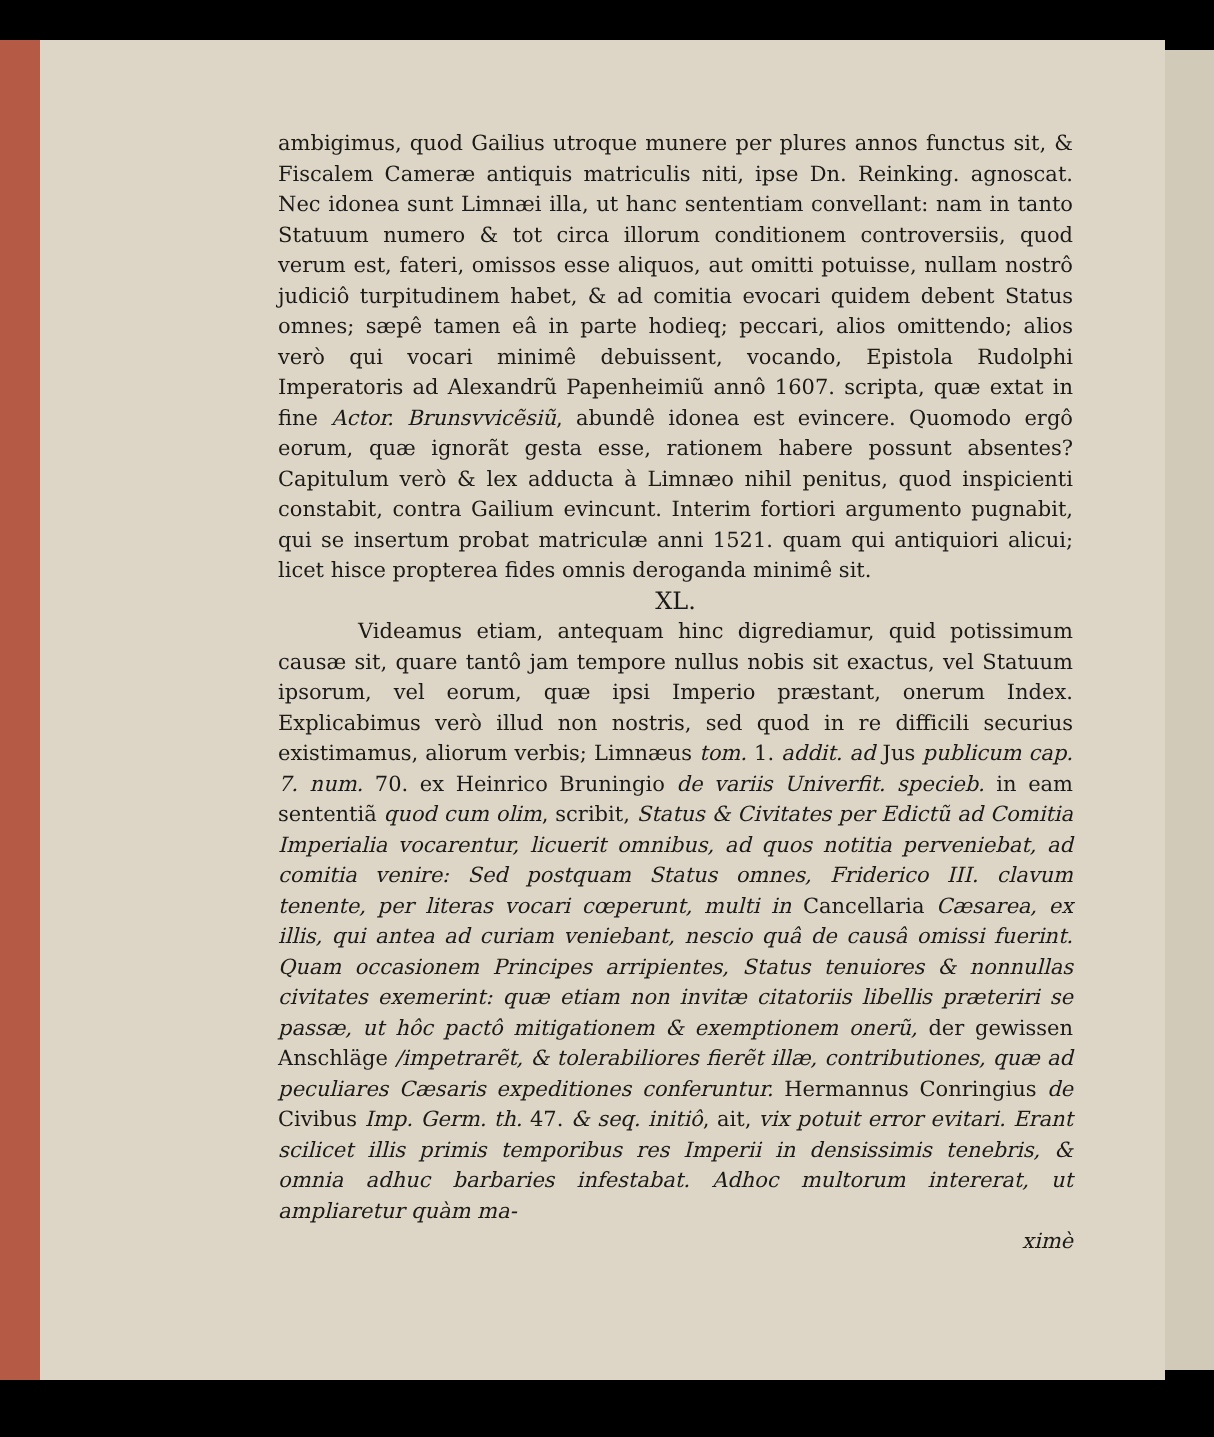ambigimus, quod Gailius utroque munere per plures annos functus sit, & Fiscalem Cameræ antiquis matriculis niti, ipse Dn. Reinking. agnoscat. Nec idonea sunt Limnæi illa, ut hanc sententiam convellant: nam in tanto Statuum numero & tot circa illorum conditionem controversiis, quod verum est, fateri, omissos esse aliquos, aut omitti potuisse, nullam nostrô judiciô turpitudinem habet, & ad comitia evocari quidem debent Status omnes; sæpê tamen eâ in parte hodieq; peccari, alios omittendo; alios verò qui vocari minimê debuissent, vocando, Epistola Rudolphi Imperatoris ad Alexandrũ Papenheimiũ annô 1607. scripta, quæ extat in fine Actor. Brunsvvicẽsiũ, abundê idonea est evincere. Quomodo ergô eorum, quæ ignorãt gesta esse, rationem habere possunt absentes? Capitulum verò & lex adducta à Limnæo nihil penitus, quod inspicienti constabit, contra Gailium evincunt. Interim fortiori argumento pugnabit, qui se insertum probat matriculæ anni 1521. quam qui antiquiori alicui; licet hisce propterea fides omnis deroganda minimê sit.
XL.
Videamus etiam, antequam hinc digrediamur, quid potissimum causæ sit, quare tantô jam tempore nullus nobis sit exactus, vel Statuum ipsorum, vel eorum, quæ ipsi Imperio præstant, onerum Index. Explicabimus verò illud non nostris, sed quod in re difficili securius existimamus, aliorum verbis; Limnæus tom. 1. addit. ad Jus publicum cap. 7. num. 70. ex Heinrico Bruningio de variis Univerfit. specieb. in eam sententiã quod cum olim, scribit, Status & Civitates per Edictũ ad Comitia Imperialia vocarentur, licuerit omnibus, ad quos notitia perveniebat, ad comitia venire: Sed postquam Status omnes, Friderico III. clavum tenente, per literas vocari cœperunt, multi in Cancellaria Cæsarea, ex illis, qui antea ad curiam veniebant, nescio quâ de causâ omissi fuerint. Quam occasionem Principes arripientes, Status tenuiores & nonnullas civitates exemerint: quæ etiam non invitæ citatoriis libellis præteriri se passæ, ut hôc pactô mitigationem & exemptionem onerũ, der gewissen Anschläge /impetrarẽt, & tolerabiliores fierẽt illæ, contributiones, quæ ad peculiares Cæsaris expeditiones conferuntur. Hermannus Conringius de Civibus Imp. Germ. th. 47. & seq. initiô, ait, vix potuit error evitari. Erant scilicet illis primis temporibus res Imperii in densissimis tenebris, & omnia adhuc barbaries infestabat. Adhoc multorum intererat, ut ampliaretur quàm ma-
ximè